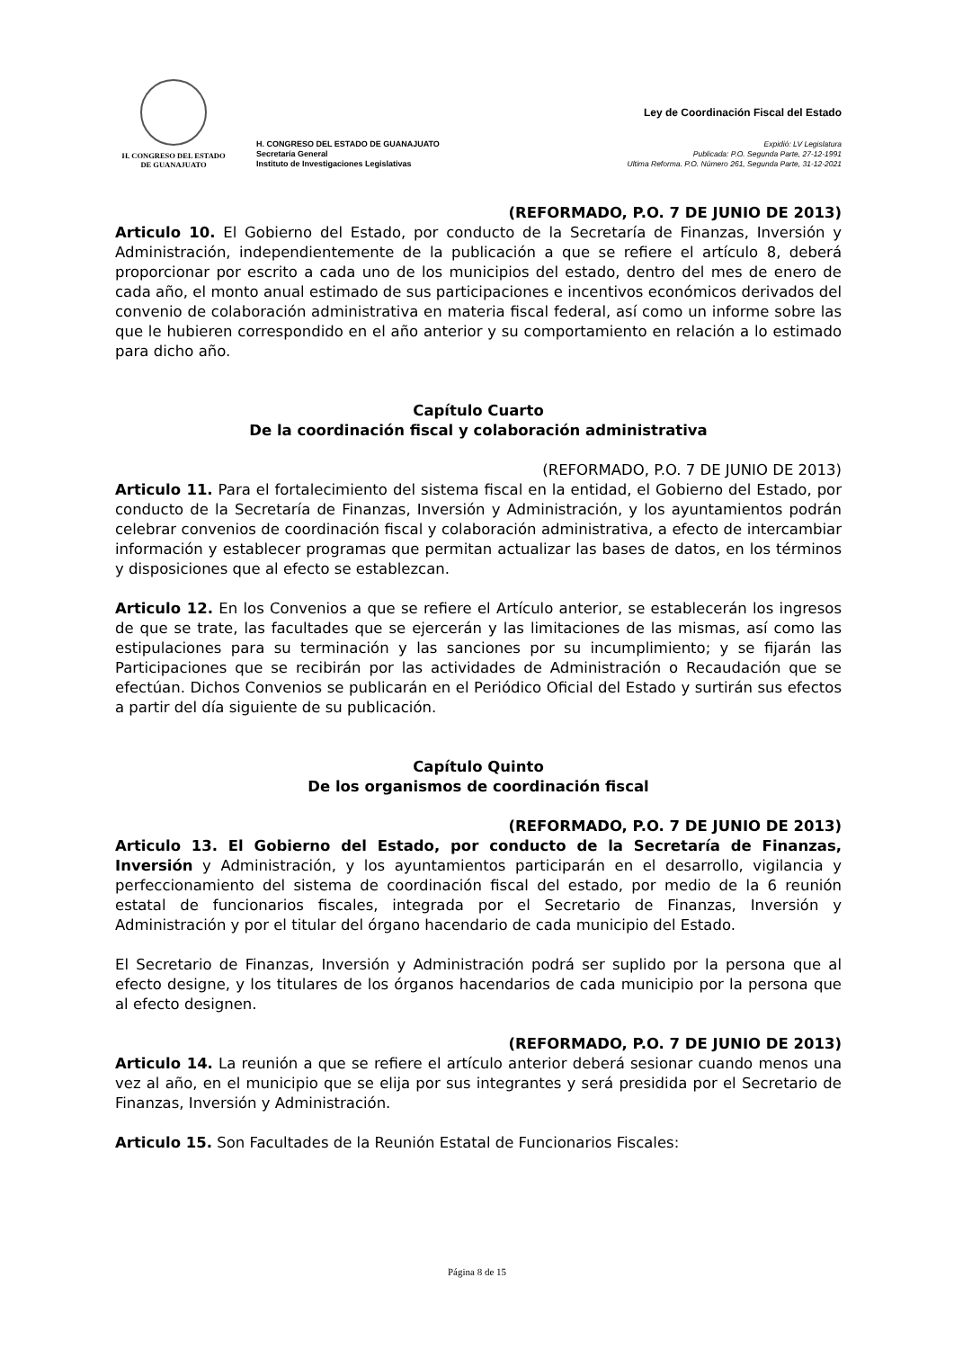H. CONGRESO DEL ESTADO
DE GUANAJUATO
H. CONGRESO DEL ESTADO DE GUANAJUATO
Secretaría General
Instituto de Investigaciones Legislativas
Ley de Coordinación Fiscal del Estado
Expidió: LV Legislatura
Publicada: P.O. Segunda Parte, 27-12-1991
Ultima Reforma. P.O. Número 261, Segunda Parte, 31-12-2021
(REFORMADO, P.O. 7 DE JUNIO DE 2013)
Articulo 10. El Gobierno del Estado, por conducto de la Secretaría de Finanzas, Inversión y Administración, independientemente de la publicación a que se refiere el artículo 8, deberá proporcionar por escrito a cada uno de los municipios del estado, dentro del mes de enero de cada año, el monto anual estimado de sus participaciones e incentivos económicos derivados del convenio de colaboración administrativa en materia fiscal federal, así como un informe sobre las que le hubieren correspondido en el año anterior y su comportamiento en relación a lo estimado para dicho año.
Capítulo Cuarto
De la coordinación fiscal y colaboración administrativa
(REFORMADO, P.O. 7 DE JUNIO DE 2013)
Articulo 11. Para el fortalecimiento del sistema fiscal en la entidad, el Gobierno del Estado, por conducto de la Secretaría de Finanzas, Inversión y Administración, y los ayuntamientos podrán celebrar convenios de coordinación fiscal y colaboración administrativa, a efecto de intercambiar información y establecer programas que permitan actualizar las bases de datos, en los términos y disposiciones que al efecto se establezcan.
Articulo 12. En los Convenios a que se refiere el Artículo anterior, se establecerán los ingresos de que se trate, las facultades que se ejercerán y las limitaciones de las mismas, así como las estipulaciones para su terminación y las sanciones por su incumplimiento; y se fijarán las Participaciones que se recibirán por las actividades de Administración o Recaudación que se efectúan. Dichos Convenios se publicarán en el Periódico Oficial del Estado y surtirán sus efectos a partir del día siguiente de su publicación.
Capítulo Quinto
De los organismos de coordinación fiscal
(REFORMADO, P.O. 7 DE JUNIO DE 2013)
Articulo 13. El Gobierno del Estado, por conducto de la Secretaría de Finanzas, Inversión y Administración, y los ayuntamientos participarán en el desarrollo, vigilancia y perfeccionamiento del sistema de coordinación fiscal del estado, por medio de la 6 reunión estatal de funcionarios fiscales, integrada por el Secretario de Finanzas, Inversión y Administración y por el titular del órgano hacendario de cada municipio del Estado.
El Secretario de Finanzas, Inversión y Administración podrá ser suplido por la persona que al efecto designe, y los titulares de los órganos hacendarios de cada municipio por la persona que al efecto designen.
(REFORMADO, P.O. 7 DE JUNIO DE 2013)
Articulo 14. La reunión a que se refiere el artículo anterior deberá sesionar cuando menos una vez al año, en el municipio que se elija por sus integrantes y será presidida por el Secretario de Finanzas, Inversión y Administración.
Articulo 15. Son Facultades de la Reunión Estatal de Funcionarios Fiscales:
Página 8 de 15